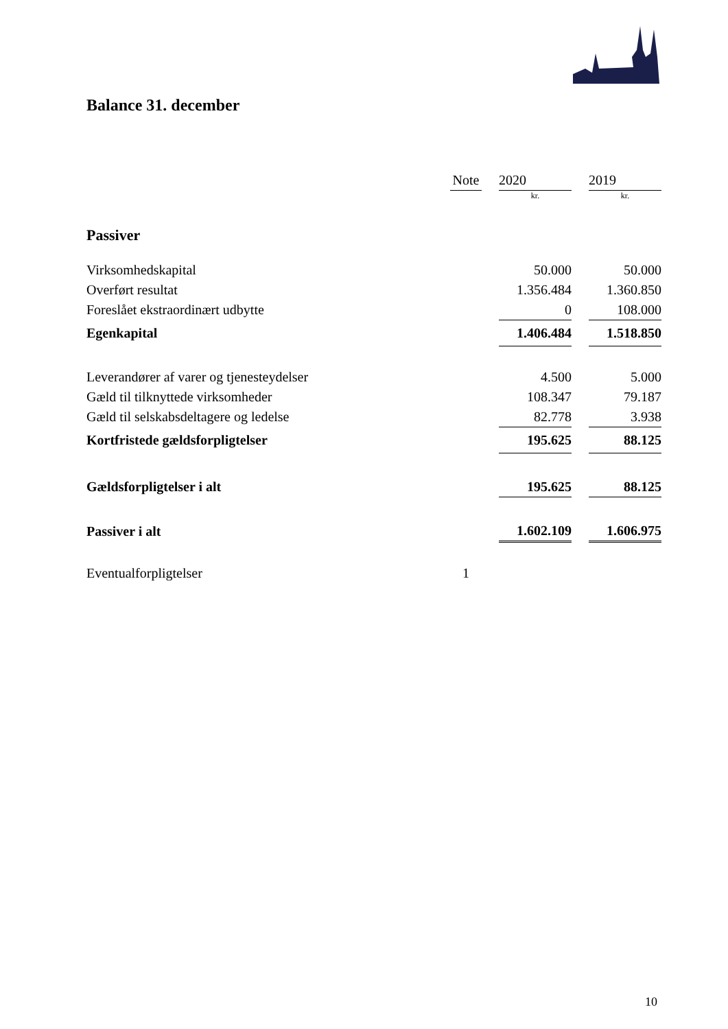Balance 31. december
| | Note | | 2020 | | 2019 |
| --- | --- | --- | --- | --- | --- |
| | | | kr. | | kr. |
| Passiver | | | | | |
| Virksomhedskapital | | | 50.000 | | 50.000 |
| Overført resultat | | | 1.356.484 | | 1.360.850 |
| Foreslået ekstraordinært udbytte | | | 0 | | 108.000 |
| Egenkapital | | | 1.406.484 | | 1.518.850 |
| Leverandører af varer og tjenesteydelser | | | 4.500 | | 5.000 |
| Gæld til tilknyttede virksomheder | | | 108.347 | | 79.187 |
| Gæld til selskabsdeltagere og ledelse | | | 82.778 | | 3.938 |
| Kortfristede gældsforpligtelser | | | 195.625 | | 88.125 |
| Gældsforpligtelser i alt | | | 195.625 | | 88.125 |
| Passiver i alt | | | 1.602.109 | | 1.606.975 |
| Eventualforpligtelser | 1 | | | | |
10